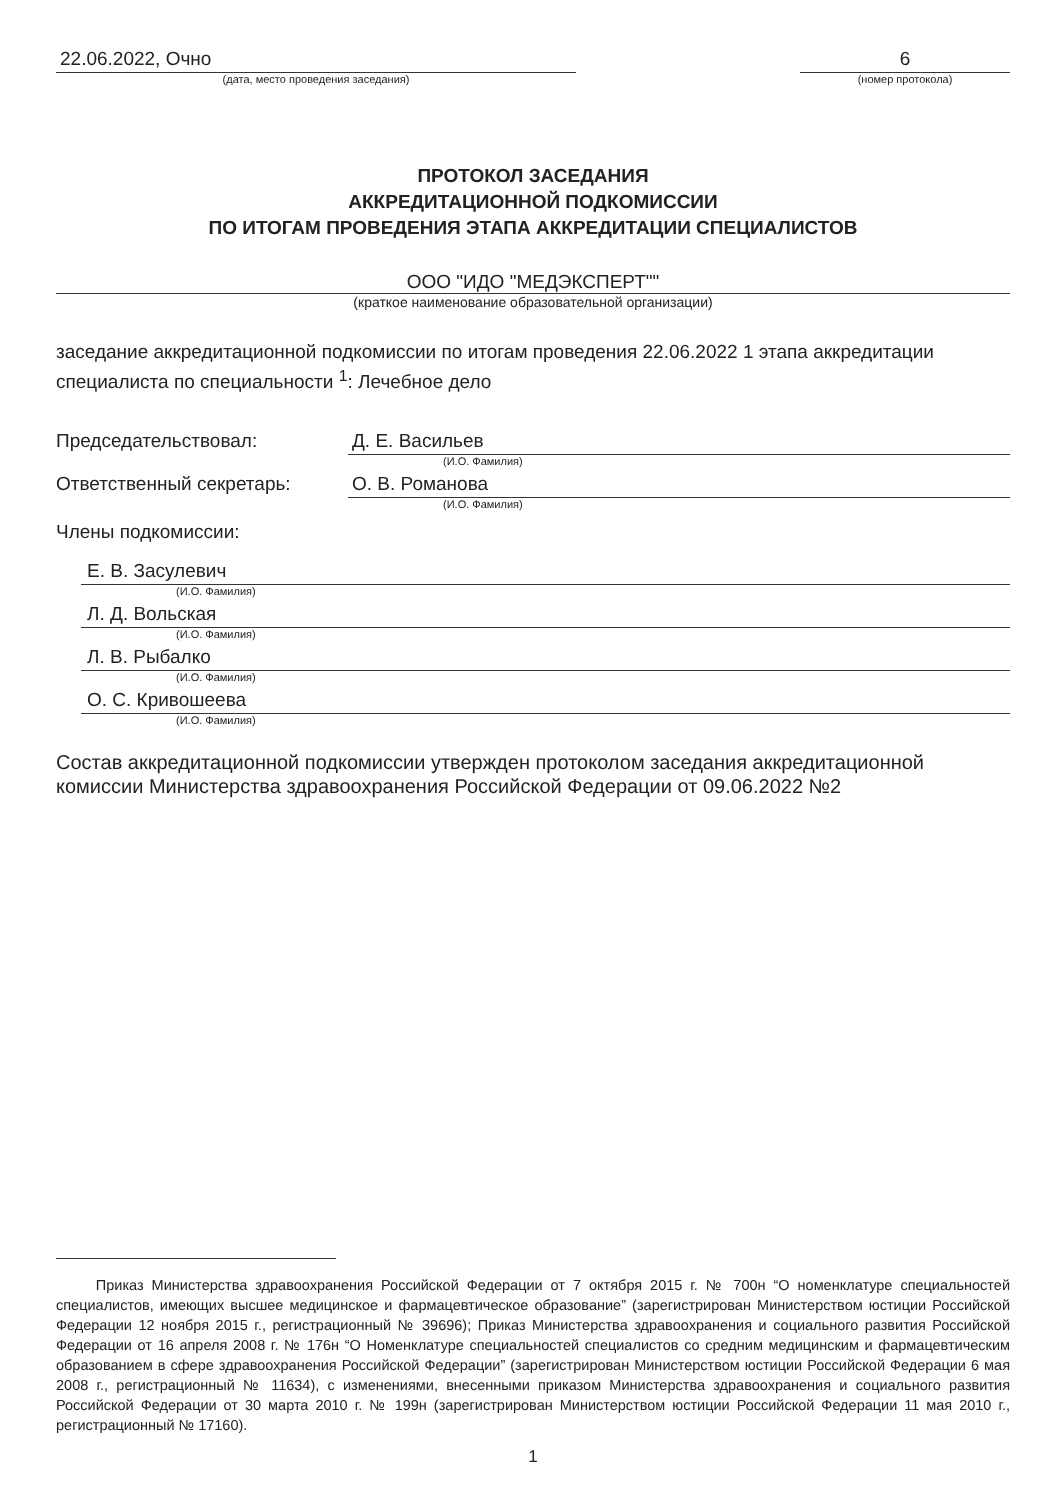22.06.2022, Очно
(дата, место проведения заседания)
6
(номер протокола)
ПРОТОКОЛ ЗАСЕДАНИЯ
АККРЕДИТАЦИОННОЙ ПОДКОМИССИИ
ПО ИТОГАМ ПРОВЕДЕНИЯ ЭТАПА АККРЕДИТАЦИИ СПЕЦИАЛИСТОВ
ООО "ИДО "МЕДЭКСПЕРТ""
(краткое наименование образовательной организации)
заседание аккредитационной подкомиссии по итогам проведения 22.06.2022 1 этапа аккредитации специалиста по специальности <sup>1</sup>: Лечебное дело
Председательствовал: Д. Е. Васильев
(И.О. Фамилия)
Ответственный секретарь: О. В. Романова
(И.О. Фамилия)
Члены подкомиссии:
Е. В. Засулевич
(И.О. Фамилия)
Л. Д. Вольская
(И.О. Фамилия)
Л. В. Рыбалко
(И.О. Фамилия)
О. С. Кривошеева
(И.О. Фамилия)
Состав аккредитационной подкомиссии утвержден протоколом заседания аккредитационной комиссии Министерства здравоохранения Российской Федерации от 09.06.2022 №2
Приказ Министерства здравоохранения Российской Федерации от 7 октября 2015 г. № 700н “О номенклатуре специальностей специалистов, имеющих высшее медицинское и фармацевтическое образование” (зарегистрирован Министерством юстиции Российской Федерации 12 ноября 2015 г., регистрационный № 39696); Приказ Министерства здравоохранения и социального развития Российской Федерации от 16 апреля 2008 г. № 176н “О Номенклатуре специальностей специалистов со средним медицинским и фармацевтическим образованием в сфере здравоохранения Российской Федерации” (зарегистрирован Министерством юстиции Российской Федерации 6 мая 2008 г., регистрационный № 11634), с изменениями, внесенными приказом Министерства здравоохранения и социального развития Российской Федерации от 30 марта 2010 г. № 199н (зарегистрирован Министерством юстиции Российской Федерации 11 мая 2010 г., регистрационный № 17160).
1